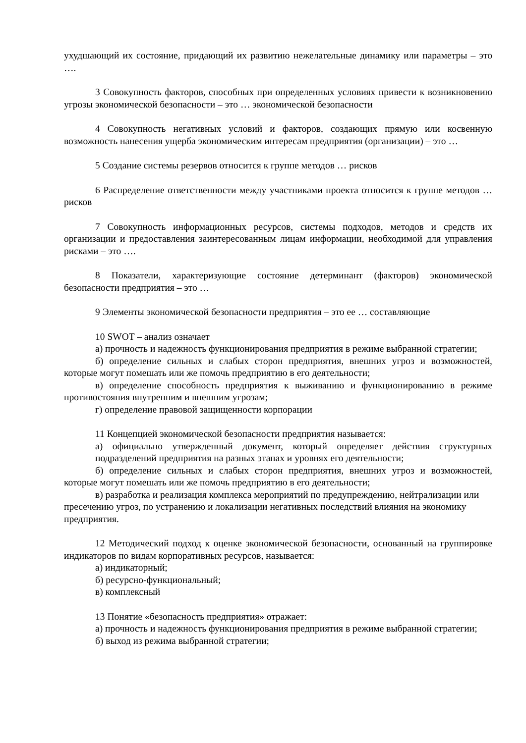ухудшающий их состояние, придающий их развитию нежелательные динамику или параметры – это ….
3 Совокупность факторов, способных при определенных условиях привести к возникновению угрозы экономической безопасности – это … экономической безопасности
4 Совокупность негативных условий и факторов, создающих прямую или косвенную возможность нанесения ущерба экономическим интересам предприятия (организации) – это …
5 Создание системы резервов относится к группе методов … рисков
6 Распределение ответственности между участниками проекта относится к группе методов … рисков
7 Совокупность информационных ресурсов, системы подходов, методов и средств их организации и предоставления заинтересованным лицам информации, необходимой для управления рисками – это ….
8 Показатели, характеризующие состояние детерминант (факторов) экономической безопасности предприятия – это …
9 Элементы экономической безопасности предприятия – это ее … составляющие
10 SWOT – анализ означает
а) прочность и надежность функционирования предприятия в режиме выбранной стратегии;
б) определение сильных и слабых сторон предприятия, внешних угроз и возможностей, которые могут помешать или же помочь предприятию в его деятельности;
в) определение способность предприятия к выживанию и функционированию в режиме противостояния внутренним и внешним угрозам;
г) определение правовой защищенности корпорации
11 Концепцией экономической безопасности предприятия называется:
а) официально утвержденный документ, который определяет действия структурных подразделений предприятия на разных этапах и уровнях его деятельности;
б) определение сильных и слабых сторон предприятия, внешних угроз и возможностей, которые могут помешать или же помочь предприятию в его деятельности;
в) разработка и реализация комплекса мероприятий по предупреждению, нейтрализации или пресечению угроз, по устранению и локализации негативных последствий влияния на экономику предприятия.
12 Методический подход к оценке экономической безопасности, основанный на группировке индикаторов по видам корпоративных ресурсов, называется:
а) индикаторный;
б) ресурсно-функциональный;
в) комплексный
13 Понятие «безопасность предприятия» отражает:
а) прочность и надежность функционирования предприятия в режиме выбранной стратегии;
б) выход из режима выбранной стратегии;